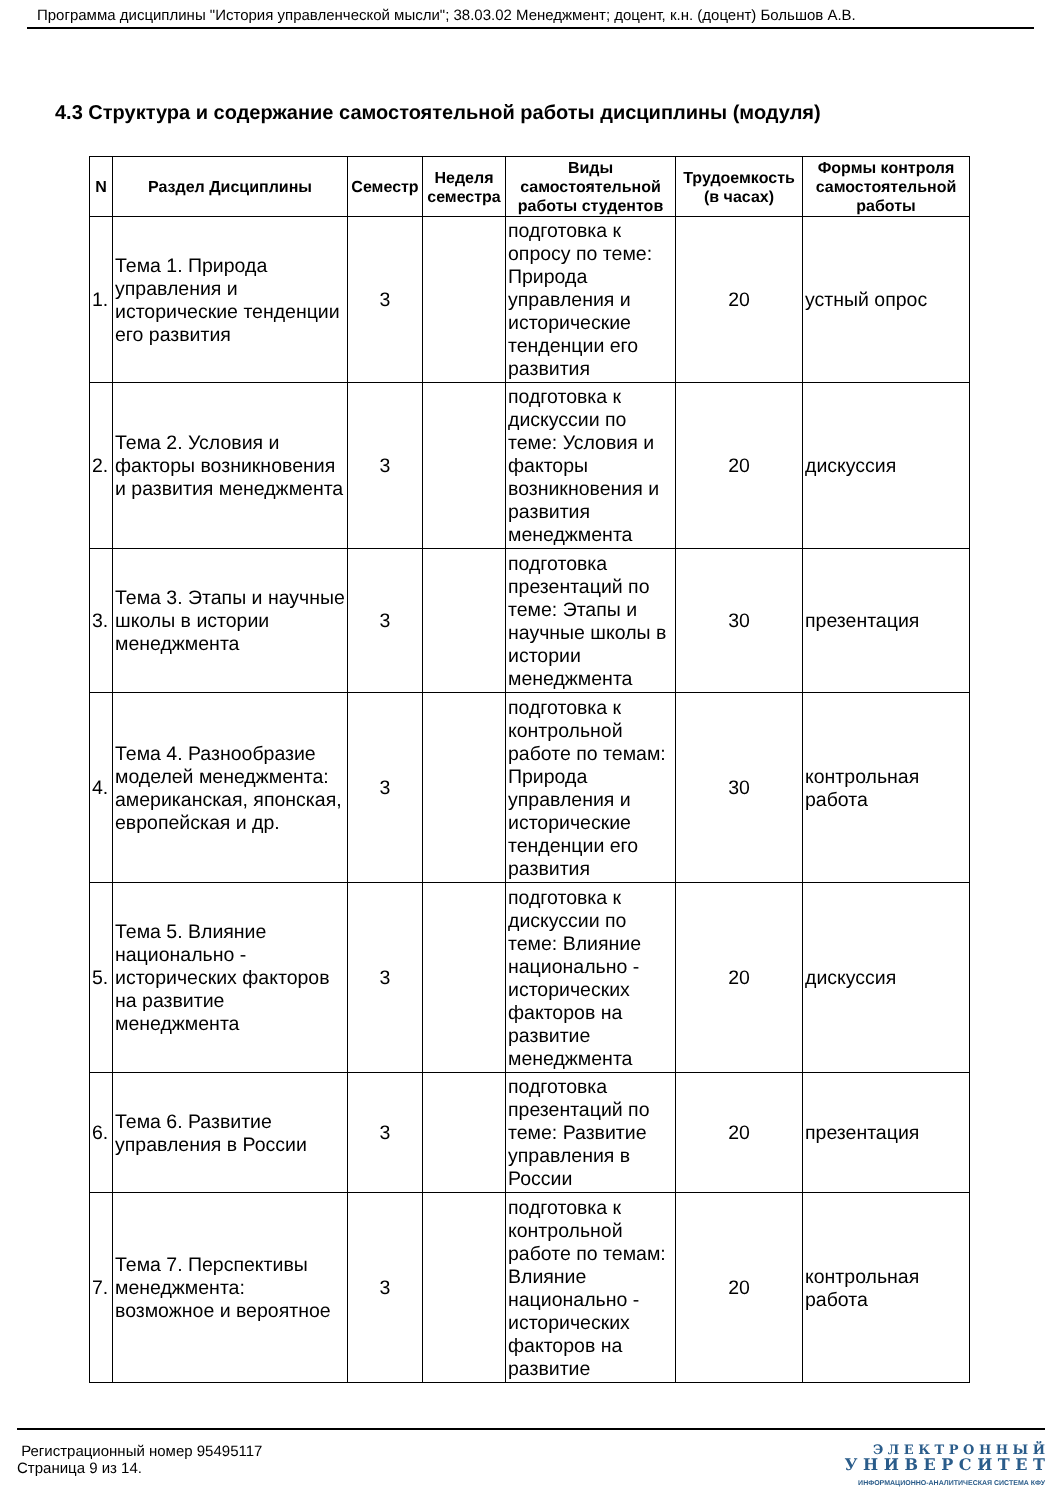Программа дисциплины "История управленческой мысли"; 38.03.02 Менеджмент; доцент, к.н. (доцент) Большов А.В.
4.3 Структура и содержание самостоятельной работы дисциплины (модуля)
| N | Раздел Дисциплины | Семестр | Неделя семестра | Виды самостоятельной работы студентов | Трудоемкость (в часах) | Формы контроля самостоятельной работы |
| --- | --- | --- | --- | --- | --- | --- |
| 1. | Тема 1. Природа управления и исторические тенденции его развития | 3 | | подготовка к опросу по теме: Природа управления и исторические тенденции его развития | 20 | устный опрос |
| 2. | Тема 2. Условия и факторы возникновения и развития менеджмента | 3 | | подготовка к дискуссии по теме: Условия и факторы возникновения и развития менеджмента | 20 | дискуссия |
| 3. | Тема 3. Этапы и научные школы в истории менеджмента | 3 | | подготовка презентаций по теме: Этапы и научные школы в истории менеджмента | 30 | презентация |
| 4. | Тема 4. Разнообразие моделей менеджмента: американская, японская, европейская и др. | 3 | | подготовка к контрольной работе по темам: Природа управления и исторические тенденции его развития | 30 | контрольная работа |
| 5. | Тема 5. Влияние национально - исторических факторов на развитие менеджмента | 3 | | подготовка к дискуссии по теме: Влияние национально - исторических факторов на развитие менеджмента | 20 | дискуссия |
| 6. | Тема 6. Развитие управления в России | 3 | | подготовка презентаций по теме: Развитие управления в России | 20 | презентация |
| 7. | Тема 7. Перспективы менеджмента: возможное и вероятное | 3 | | подготовка к контрольной работе по темам: Влияние национально - исторических факторов на развитие | 20 | контрольная работа |
Регистрационный номер 95495117
Страница 9 из 14.
Э Л Е К Т Р О Н Н Ы Й
У Н И В Е Р С И Т Е Т
ИНФОРМАЦИОННО-АНАЛИТИЧЕСКАЯ СИСТЕМА КФУ